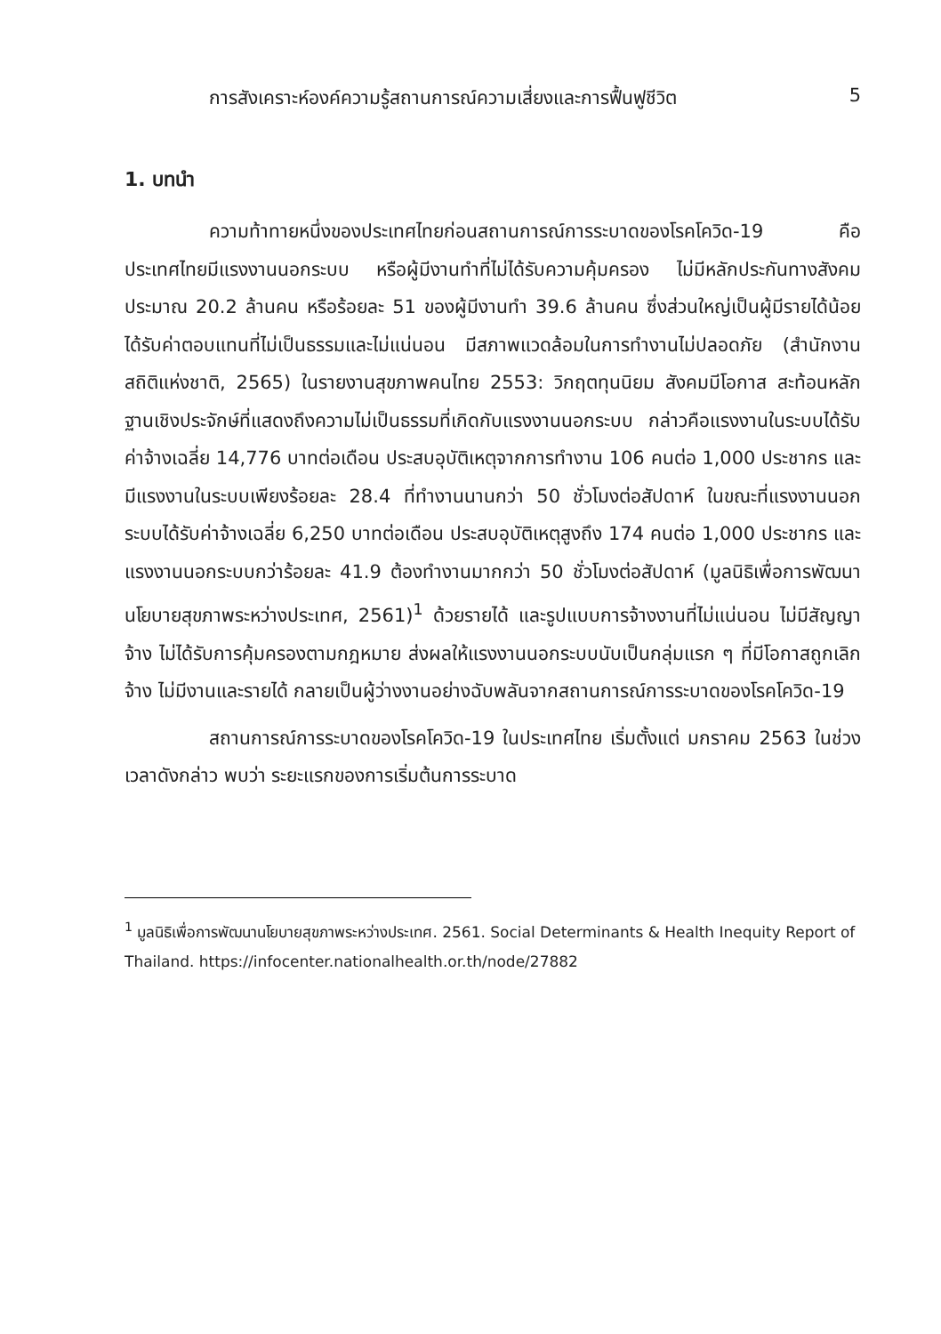การสังเคราะห์องค์ความรู้สถานการณ์ความเสี่ยงและการฟื้นฟูชีวิต 5
1. บทนำ
ความท้าทายหนึ่งของประเทศไทยก่อนสถานการณ์การระบาดของโรคโควิด-19 คือ ประเทศไทยมีแรงงานนอกระบบ หรือผู้มีงานทำที่ไม่ได้รับความคุ้มครอง ไม่มีหลักประกันทางสังคม ประมาณ 20.2 ล้านคน หรือร้อยละ 51 ของผู้มีงานทำ 39.6 ล้านคน ซึ่งส่วนใหญ่เป็นผู้มีรายได้น้อย ได้รับค่าตอบแทนที่ไม่เป็นธรรมและไม่แน่นอน มีสภาพแวดล้อมในการทำงานไม่ปลอดภัย (สำนักงานสถิติแห่งชาติ, 2565) ในรายงานสุขภาพคนไทย 2553: วิกฤตทุนนิยม สังคมมีโอกาส สะท้อนหลักฐานเชิงประจักษ์ที่แสดงถึงความไม่เป็นธรรมที่เกิดกับแรงงานนอกระบบ กล่าวคือแรงงานในระบบได้รับค่าจ้างเฉลี่ย 14,776 บาทต่อเดือน ประสบอุบัติเหตุจากการทำงาน 106 คนต่อ 1,000 ประชากร และมีแรงงานในระบบเพียงร้อยละ 28.4 ที่ทำงานนานกว่า 50 ชั่วโมงต่อสัปดาห์ ในขณะที่แรงงานนอกระบบได้รับค่าจ้างเฉลี่ย 6,250 บาทต่อเดือน ประสบอุบัติเหตุสูงถึง 174 คนต่อ 1,000 ประชากร และแรงงานนอกระบบกว่าร้อยละ 41.9 ต้องทำงานมากกว่า 50 ชั่วโมงต่อสัปดาห์ (มูลนิธิเพื่อการพัฒนานโยบายสุขภาพระหว่างประเทศ, 2561)<sup>1</sup> ด้วยรายได้ และรูปแบบการจ้างงานที่ไม่แน่นอน ไม่มีสัญญาจ้าง ไม่ได้รับการคุ้มครองตามกฎหมาย ส่งผลให้แรงงานนอกระบบนับเป็นกลุ่มแรก ๆ ที่มีโอกาสถูกเลิกจ้าง ไม่มีงานและรายได้ กลายเป็นผู้ว่างงานอย่างฉับพลันจากสถานการณ์การระบาดของโรคโควิด-19
สถานการณ์การระบาดของโรคโควิด-19 ในประเทศไทย เริ่มตั้งแต่ มกราคม 2563 ในช่วงเวลาดังกล่าว พบว่า ระยะแรกของการเริ่มต้นการระบาด
<sup>1</sup> มูลนิธิเพื่อการพัฒนานโยบายสุขภาพระหว่างประเทศ. 2561. Social Determinants & Health Inequity Report of Thailand. https://infocenter.nationalhealth.or.th/node/27882